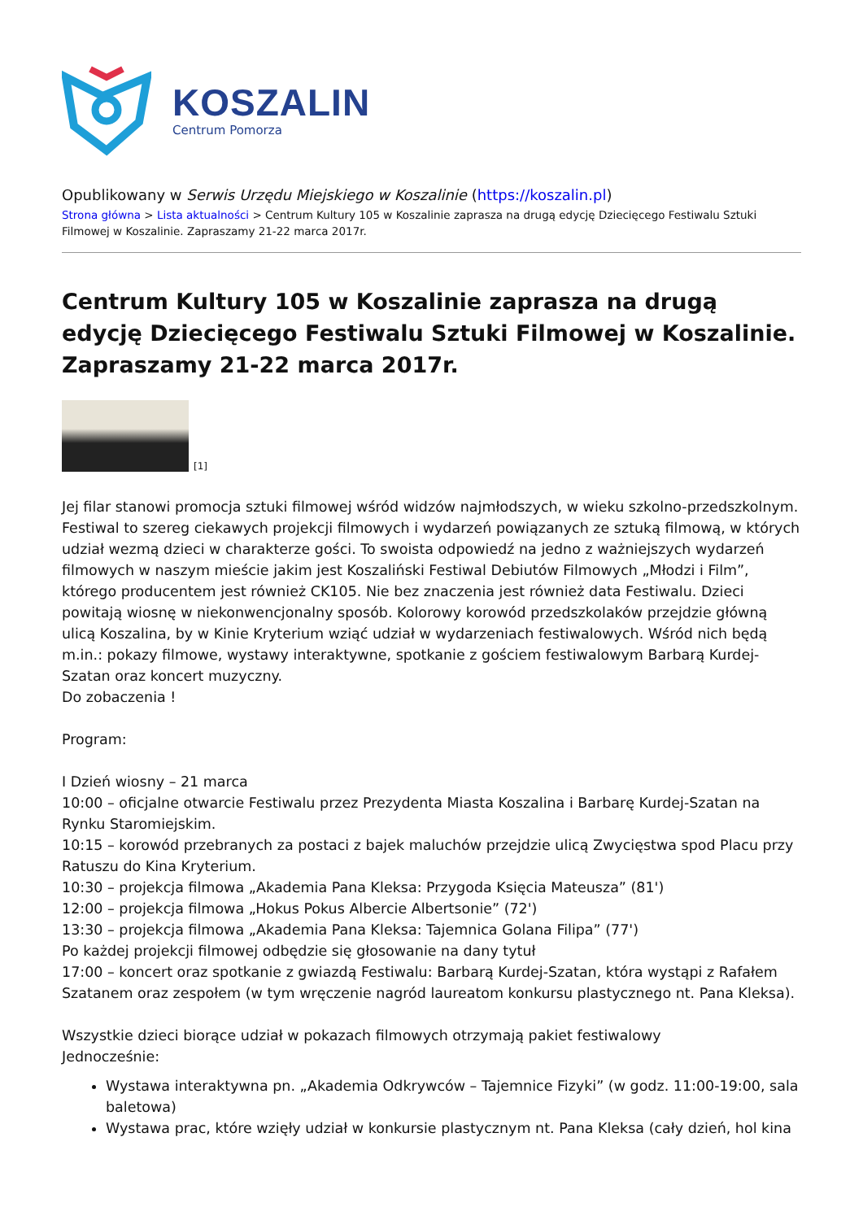KOSZALIN
Centrum Pomorza
Opublikowany w Serwis Urzędu Miejskiego w Koszalinie (https://koszalin.pl)
Strona główna > Lista aktualności > Centrum Kultury 105 w Koszalinie zaprasza na drugą edycję Dziecięcego Festiwalu Sztuki Filmowej w Koszalinie. Zapraszamy 21-22 marca 2017r.
Centrum Kultury 105 w Koszalinie zaprasza na drugą edycję Dziecięcego Festiwalu Sztuki Filmowej w Koszalinie. Zapraszamy 21-22 marca 2017r.
[1]
Jej filar stanowi promocja sztuki filmowej wśród widzów najmłodszych, w wieku szkolno-przedszkolnym. Festiwal to szereg ciekawych projekcji filmowych i wydarzeń powiązanych ze sztuką filmową, w których udział wezmą dzieci w charakterze gości. To swoista odpowiedź na jedno z ważniejszych wydarzeń filmowych w naszym mieście jakim jest Koszaliński Festiwal Debiutów Filmowych „Młodzi i Film”, którego producentem jest również CK105. Nie bez znaczenia jest również data Festiwalu. Dzieci powitają wiosnę w niekonwencjonalny sposób. Kolorowy korowód przedszkolaków przejdzie główną ulicą Koszalina, by w Kinie Kryterium wziąć udział w wydarzeniach festiwalowych. Wśród nich będą m.in.: pokazy filmowe, wystawy interaktywne, spotkanie z gościem festiwalowym Barbarą Kurdej-Szatan oraz koncert muzyczny.
Do zobaczenia !
Program:
I Dzień wiosny – 21 marca
10:00 – oficjalne otwarcie Festiwalu przez Prezydenta Miasta Koszalina i Barbarę Kurdej-Szatan na Rynku Staromiejskim.
10:15 – korowód przebranych za postaci z bajek maluchów przejdzie ulicą Zwycięstwa spod Placu przy Ratuszu do Kina Kryterium.
10:30 – projekcja filmowa „Akademia Pana Kleksa: Przygoda Księcia Mateusza” (81')
12:00 – projekcja filmowa „Hokus Pokus Albercie Albertsonie” (72')
13:30 – projekcja filmowa „Akademia Pana Kleksa: Tajemnica Golana Filipa” (77')
Po każdej projekcji filmowej odbędzie się głosowanie na dany tytuł
17:00 – koncert oraz spotkanie z gwiazdą Festiwalu: Barbarą Kurdej-Szatan, która wystąpi z Rafałem Szatanem oraz zespołem (w tym wręczenie nagród laureatom konkursu plastycznego nt. Pana Kleksa).
Wszystkie dzieci biorące udział w pokazach filmowych otrzymają pakiet festiwalowy
Jednocześnie:
Wystawa interaktywna pn. „Akademia Odkrywców – Tajemnice Fizyki” (w godz. 11:00-19:00, sala baletowa)
Wystawa prac, które wzięły udział w konkursie plastycznym nt. Pana Kleksa (cały dzień, hol kina